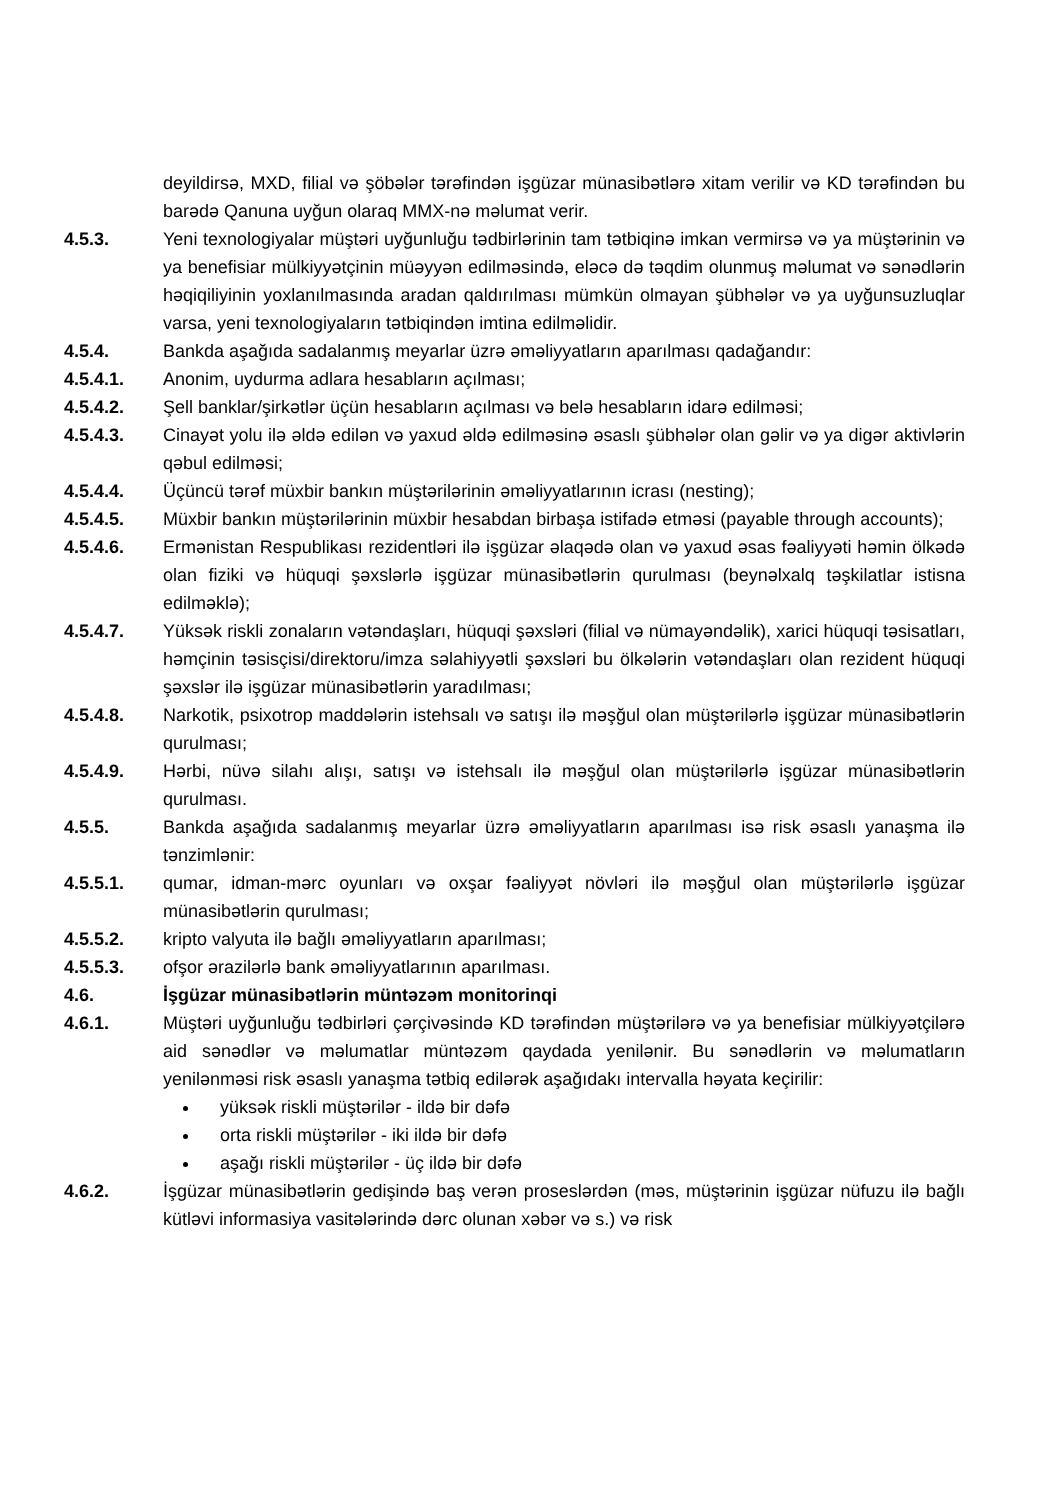deyildirsə, MXD, filial və şöbələr tərəfindən işgüzar münasibətlərə xitam verilir və KD tərəfindən bu barədə Qanuna uyğun olaraq MMX-nə məlumat verir.
4.5.3. Yeni texnologiyalar müştəri uyğunluğu tədbirlərinin tam tətbiqinə imkan vermirsə və ya müştərinin və ya benefisiar mülkiyyətçinin müəyyən edilməsində, eləcə də təqdim olunmuş məlumat və sənədlərin həqiqiliyinin yoxlanılmasında aradan qaldırılması mümkün olmayan şübhələr və ya uyğunsuzluqlar varsa, yeni texnologiyaların tətbiqindən imtina edilməlidir.
4.5.4. Bankda aşağıda sadalanmış meyarlar üzrə əməliyyatların aparılması qadağandır:
4.5.4.1. Anonim, uydurma adlara hesabların açılması;
4.5.4.2. Şell banklar/şirkətlər üçün hesabların açılması və belə hesabların idarə edilməsi;
4.5.4.3. Cinayət yolu ilə əldə edilən və yaxud əldə edilməsinə əsaslı şübhələr olan gəlir və ya digər aktivlərin qəbul edilməsi;
4.5.4.4. Üçüncü tərəf müxbir bankın müştərilərinin əməliyyatlarının icrası (nesting);
4.5.4.5. Müxbir bankın müştərilərinin müxbir hesabdan birbaşa istifadə etməsi (payable through accounts);
4.5.4.6. Ermənistan Respublikası rezidentləri ilə işgüzar əlaqədə olan və yaxud əsas fəaliyyəti həmin ölkədə olan fiziki və hüquqi şəxslərlə işgüzar münasibətlərin qurulması (beynəlxalq təşkilatlar istisna edilməklə);
4.5.4.7. Yüksək riskli zonaların vətəndaşları, hüquqi şəxsləri (filial və nümayəndəlik), xarici hüquqi təsisatları, həmçinin təsisçisi/direktoru/imza səlahiyyətli şəxsləri bu ölkələrin vətəndaşları olan rezident hüquqi şəxslər ilə işgüzar münasibətlərin yaradılması;
4.5.4.8. Narkotik, psixotrop maddələrin istehsalı və satışı ilə məşğul olan müştərilərlə işgüzar münasibətlərin qurulması;
4.5.4.9. Hərbi, nüvə silahı alışı, satışı və istehsalı ilə məşğul olan müştərilərlə işgüzar münasibətlərin qurulması.
4.5.5. Bankda aşağıda sadalanmış meyarlar üzrə əməliyyatların aparılması isə risk əsaslı yanaşma ilə tənzimlənir:
4.5.5.1. qumar, idman-mərc oyunları və oxşar fəaliyyət növləri ilə məşğul olan müştərilərlə işgüzar münasibətlərin qurulması;
4.5.5.2. kripto valyuta ilə bağlı əməliyyatların aparılması;
4.5.5.3. ofşor ərazilərlə bank əməliyyatlarının aparılması.
4.6. İşgüzar münasibətlərin müntəzəm monitorinqi
4.6.1. Müştəri uyğunluğu tədbirləri çərçivəsində KD tərəfindən müştərilərə və ya benefisiar mülkiyyətçilərə aid sənədlər və məlumatlar müntəzəm qaydada yenilənir. Bu sənədlərin və məlumatların yenilənməsi risk əsaslı yanaşma tətbiq edilərək aşağıdakı intervalla həyata keçirilir:
yüksək riskli müştərilər - ildə bir dəfə
orta riskli müştərilər - iki ildə bir dəfə
aşağı riskli müştərilər - üç ildə bir dəfə
4.6.2. İşgüzar münasibətlərin gedişində baş verən proseslərdən (məs, müştərinin işgüzar nüfuzu ilə bağlı kütləvi informasiya vasitələrində dərc olunan xəbər və s.) və risk